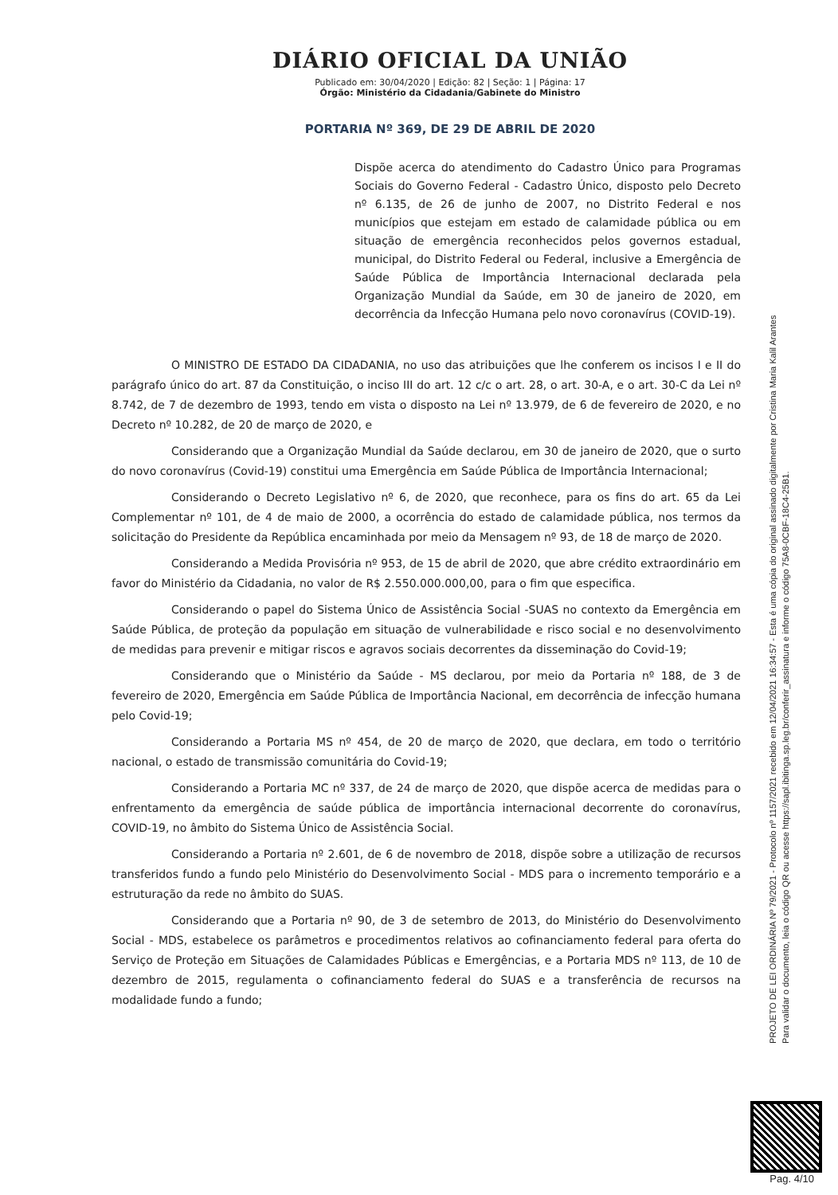DIÁRIO OFICIAL DA UNIÃO
Publicado em: 30/04/2020 | Edição: 82 | Seção: 1 | Página: 17
Órgão: Ministério da Cidadania/Gabinete do Ministro
PORTARIA Nº 369, DE 29 DE ABRIL DE 2020
Dispõe acerca do atendimento do Cadastro Único para Programas Sociais do Governo Federal - Cadastro Único, disposto pelo Decreto nº 6.135, de 26 de junho de 2007, no Distrito Federal e nos municípios que estejam em estado de calamidade pública ou em situação de emergência reconhecidos pelos governos estadual, municipal, do Distrito Federal ou Federal, inclusive a Emergência de Saúde Pública de Importância Internacional declarada pela Organização Mundial da Saúde, em 30 de janeiro de 2020, em decorrência da Infecção Humana pelo novo coronavírus (COVID-19).
O MINISTRO DE ESTADO DA CIDADANIA, no uso das atribuições que lhe conferem os incisos I e II do parágrafo único do art. 87 da Constituição, o inciso III do art. 12 c/c o art. 28, o art. 30-A, e o art. 30-C da Lei nº 8.742, de 7 de dezembro de 1993, tendo em vista o disposto na Lei nº 13.979, de 6 de fevereiro de 2020, e no Decreto nº 10.282, de 20 de março de 2020, e
Considerando que a Organização Mundial da Saúde declarou, em 30 de janeiro de 2020, que o surto do novo coronavírus (Covid-19) constitui uma Emergência em Saúde Pública de Importância Internacional;
Considerando o Decreto Legislativo nº 6, de 2020, que reconhece, para os fins do art. 65 da Lei Complementar nº 101, de 4 de maio de 2000, a ocorrência do estado de calamidade pública, nos termos da solicitação do Presidente da República encaminhada por meio da Mensagem nº 93, de 18 de março de 2020.
Considerando a Medida Provisória nº 953, de 15 de abril de 2020, que abre crédito extraordinário em favor do Ministério da Cidadania, no valor de R$ 2.550.000.000,00, para o fim que especifica.
Considerando o papel do Sistema Único de Assistência Social -SUAS no contexto da Emergência em Saúde Pública, de proteção da população em situação de vulnerabilidade e risco social e no desenvolvimento de medidas para prevenir e mitigar riscos e agravos sociais decorrentes da disseminação do Covid-19;
Considerando que o Ministério da Saúde - MS declarou, por meio da Portaria nº 188, de 3 de fevereiro de 2020, Emergência em Saúde Pública de Importância Nacional, em decorrência de infecção humana pelo Covid-19;
Considerando a Portaria MS nº 454, de 20 de março de 2020, que declara, em todo o território nacional, o estado de transmissão comunitária do Covid-19;
Considerando a Portaria MC nº 337, de 24 de março de 2020, que dispõe acerca de medidas para o enfrentamento da emergência de saúde pública de importância internacional decorrente do coronavírus, COVID-19, no âmbito do Sistema Único de Assistência Social.
Considerando a Portaria nº 2.601, de 6 de novembro de 2018, dispõe sobre a utilização de recursos transferidos fundo a fundo pelo Ministério do Desenvolvimento Social - MDS para o incremento temporário e a estruturação da rede no âmbito do SUAS.
Considerando que a Portaria nº 90, de 3 de setembro de 2013, do Ministério do Desenvolvimento Social - MDS, estabelece os parâmetros e procedimentos relativos ao cofinanciamento federal para oferta do Serviço de Proteção em Situações de Calamidades Públicas e Emergências, e a Portaria MDS nº 113, de 10 de dezembro de 2015, regulamenta o cofinanciamento federal do SUAS e a transferência de recursos na modalidade fundo a fundo;
PROJETO DE LEI ORDINÁRIA Nº 79/2021 - Protocolo nº 1157/2021 recebido em 12/04/2021 16:34:57 - Esta é uma cópia do original assinado digitalmente por Cristina Maria Kalil Arantes
Para validar o documento, leia o código QR ou acesse https://sapl.ibitinga.sp.leg.br/conferir_assinatura e informe o código 75A8-0CBF-18C4-25B1.
Pag. 4/10